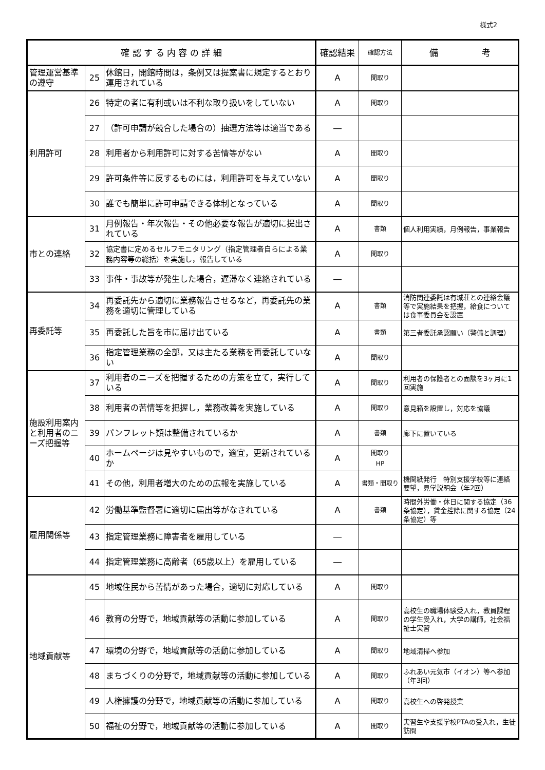様式2
| 確 認 す る 内 容 の 詳 細 | | | 確認結果 | 確認方法 | 備 考 |
| --- | --- | --- | --- | --- | --- |
| 管理運営基準の遵守 | 25 | 休館日，開館時間は，条例又は提案書に規定するとおり運用されている | A | 聞取り | |
| 利用許可 | 26 | 特定の者に有利或いは不利な取り扱いをしていない | A | 聞取り | |
| | 27 | （許可申請が競合した場合の）抽選方法等は適当である | ― | | |
| | 28 | 利用者から利用許可に対する苦情等がない | A | 聞取り | |
| | 29 | 許可条件等に反するものには，利用許可を与えていない | A | 聞取り | |
| | 30 | 誰でも簡単に許可申請できる体制となっている | A | 聞取り | |
| 市との連絡 | 31 | 月例報告・年次報告・その他必要な報告が適切に提出されている | A | 書類 | 個人利用実績，月例報告，事業報告 |
| | 32 | 協定書に定めるセルフモニタリング（指定管理者自らによる業務内容等の総括）を実施し，報告している | A | 聞取り | |
| | 33 | 事件・事故等が発生した場合，遅滞なく連絡されている | ― | | |
| 再委託等 | 34 | 再委託先から適切に業務報告させるなど，再委託先の業務を適切に管理している | A | 書類 | 消防関連委託は有城荘との連絡会議等で実施結果を把握，給食については食事委員会を設置 |
| | 35 | 再委託した旨を市に届け出ている | A | 書類 | 第三者委託承認願い（警備と調理） |
| | 36 | 指定管理業務の全部，又は主たる業務を再委託していない | A | 聞取り | |
| 施設利用案内と利用者のニーズ把握等 | 37 | 利用者のニーズを把握するための方策を立て，実行している | A | 聞取り | 利用者の保護者との面談を3ヶ月に1回実施 |
| | 38 | 利用者の苦情等を把握し，業務改善を実施している | A | 聞取り | 意見箱を設置し，対応を協議 |
| | 39 | パンフレット類は整備されているか | A | 書類 | 廊下に置いている |
| | 40 | ホームページは見やすいもので，適宜，更新されているか | A | 聞取り HP | |
| | 41 | その他，利用者増大のための広報を実施している | A | 書類・聞取り | 機関紙発行 特別支援学校等に連絡要望，見学説明会（年2回） |
| 雇用関係等 | 42 | 労働基準監督署に適切に届出等がなされている | A | 書類 | 時間外労働・休日に関する協定（36条協定），賃金控除に関する協定（24条協定）等 |
| | 43 | 指定管理業務に障害者を雇用している | ― | | |
| | 44 | 指定管理業務に高齢者（65歳以上）を雇用している | ― | | |
| 地域貢献等 | 45 | 地域住民から苦情があった場合，適切に対応している | A | 聞取り | |
| | 46 | 教育の分野で，地域貢献等の活動に参加している | A | 聞取り | 高校生の職場体験受入れ，教員課程の学生受入れ，大学の講師，社会福祉士実習 |
| | 47 | 環境の分野で，地域貢献等の活動に参加している | A | 聞取り | 地域清掃へ参加 |
| | 48 | まちづくりの分野で，地域貢献等の活動に参加している | A | 聞取り | ふれあい元気市（イオン）等へ参加（年3回） |
| | 49 | 人権擁護の分野で，地域貢献等の活動に参加している | A | 聞取り | 高校生への啓発授業 |
| | 50 | 福祉の分野で，地域貢献等の活動に参加している | A | 聞取り | 実習生や支援学校PTAの受入れ，生徒訪問 |